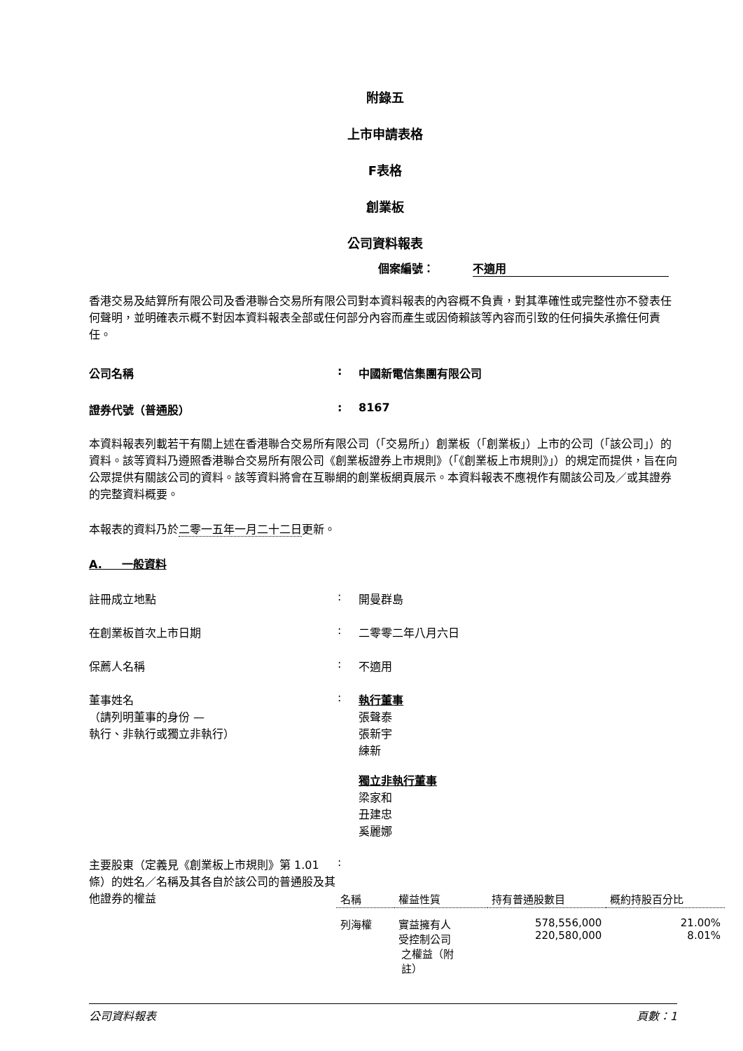附錄五
上市申請表格
F表格
創業板
公司資料報表
個案編號： 不適用
香港交易及結算所有限公司及香港聯合交易所有限公司對本資料報表的內容概不負責，對其準確性或完整性亦不發表任何聲明，並明確表示概不對因本資料報表全部或任何部分內容而產生或因倚賴該等內容而引致的任何損失承擔任何責任。
公司名稱 : 中國新電信集團有限公司
證券代號（普通股） : 8167
本資料報表列載若干有關上述在香港聯合交易所有限公司（「交易所」）創業板（「創業板」）上市的公司（「該公司」）的資料。該等資料乃遵照香港聯合交易所有限公司《創業板證券上市規則》（「《創業板上市規則》」）的規定而提供，旨在向公眾提供有關該公司的資料。該等資料將會在互聯網的創業板網頁展示。本資料報表不應視作有關該公司及／或其證券的完整資料概要。
本報表的資料乃於二零一五年一月二十二日更新。
A. 一般資料
註冊成立地點 : 開曼群島
在創業板首次上市日期 : 二零零二年八月六日
保薦人名稱 : 不適用
董事姓名
（請列明董事的身份 —
執行、非執行或獨立非執行）
: 執行董事
張聲泰
張新宇
練新
獨立非執行董事
梁家和
丑建忠
奚麗娜
主要股東（定義見《創業板上市規則》第 1.01 條）的姓名／名稱及其各自於該公司的普通股及其他證券的權益
:
| 名稱 | 權益性質 | 持有普通股數目 | 概約持股百分比 |
| --- | --- | --- | --- |
| 列海權 | 實益擁有人 受控制公司 之權益（附 註） | 578,556,000 220,580,000 | 21.00% 8.01% |
公司資料報表 頁數：1